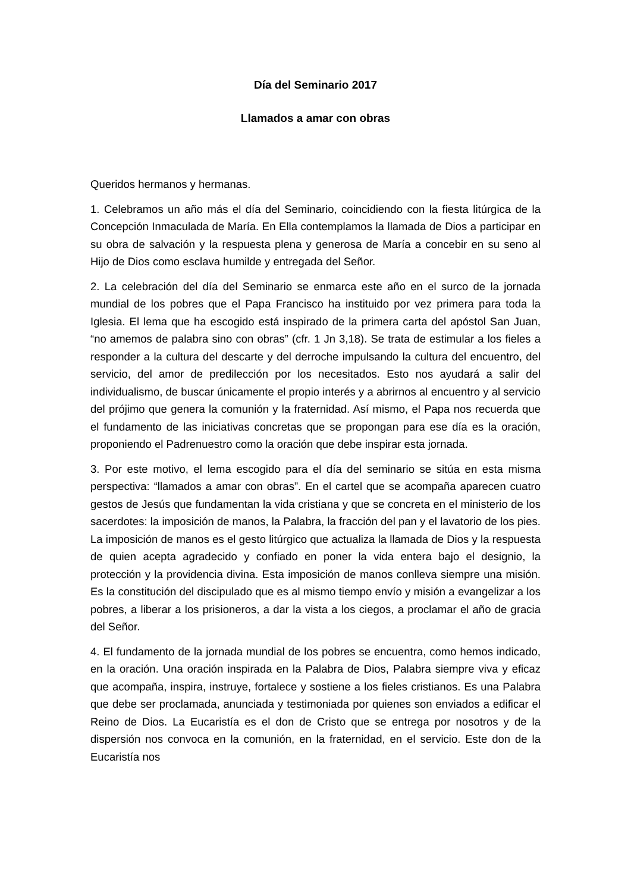Día del Seminario 2017
Llamados a amar con obras
Queridos hermanos y hermanas.
1. Celebramos un año más el día del Seminario, coincidiendo con la fiesta litúrgica de la Concepción Inmaculada de María. En Ella contemplamos la llamada de Dios a participar en su obra de salvación y la respuesta plena y generosa de María a concebir en su seno al Hijo de Dios como esclava humilde y entregada del Señor.
2. La celebración del día del Seminario se enmarca este año en el surco de la jornada mundial de los pobres que el Papa Francisco ha instituido por vez primera para toda la Iglesia. El lema que ha escogido está inspirado de la primera carta del apóstol San Juan, “no amemos de palabra sino con obras” (cfr. 1 Jn 3,18). Se trata de estimular a los fieles a responder a la cultura del descarte y del derroche impulsando la cultura del encuentro, del servicio, del amor de predilección por los necesitados. Esto nos ayudará a salir del individualismo, de buscar únicamente el propio interés y a abrirnos al encuentro y al servicio del prójimo que genera la comunión y la fraternidad. Así mismo, el Papa nos recuerda que el fundamento de las iniciativas concretas que se propongan para ese día es la oración, proponiendo el Padrenuestro como la oración que debe inspirar esta jornada.
3. Por este motivo, el lema escogido para el día del seminario se sitúa en esta misma perspectiva: “llamados a amar con obras”. En el cartel que se acompaña aparecen cuatro gestos de Jesús que fundamentan la vida cristiana y que se concreta en el ministerio de los sacerdotes: la imposición de manos, la Palabra, la fracción del pan y el lavatorio de los pies. La imposición de manos es el gesto litúrgico que actualiza la llamada de Dios y la respuesta de quien acepta agradecido y confiado en poner la vida entera bajo el designio, la protección y la providencia divina. Esta imposición de manos conlleva siempre una misión. Es la constitución del discipulado que es al mismo tiempo envío y misión a evangelizar a los pobres, a liberar a los prisioneros, a dar la vista a los ciegos, a proclamar el año de gracia del Señor.
4. El fundamento de la jornada mundial de los pobres se encuentra, como hemos indicado, en la oración. Una oración inspirada en la Palabra de Dios, Palabra siempre viva y eficaz que acompaña, inspira, instruye, fortalece y sostiene a los fieles cristianos. Es una Palabra que debe ser proclamada, anunciada y testimoniada por quienes son enviados a edificar el Reino de Dios. La Eucaristía es el don de Cristo que se entrega por nosotros y de la dispersión nos convoca en la comunión, en la fraternidad, en el servicio. Este don de la Eucaristía nos